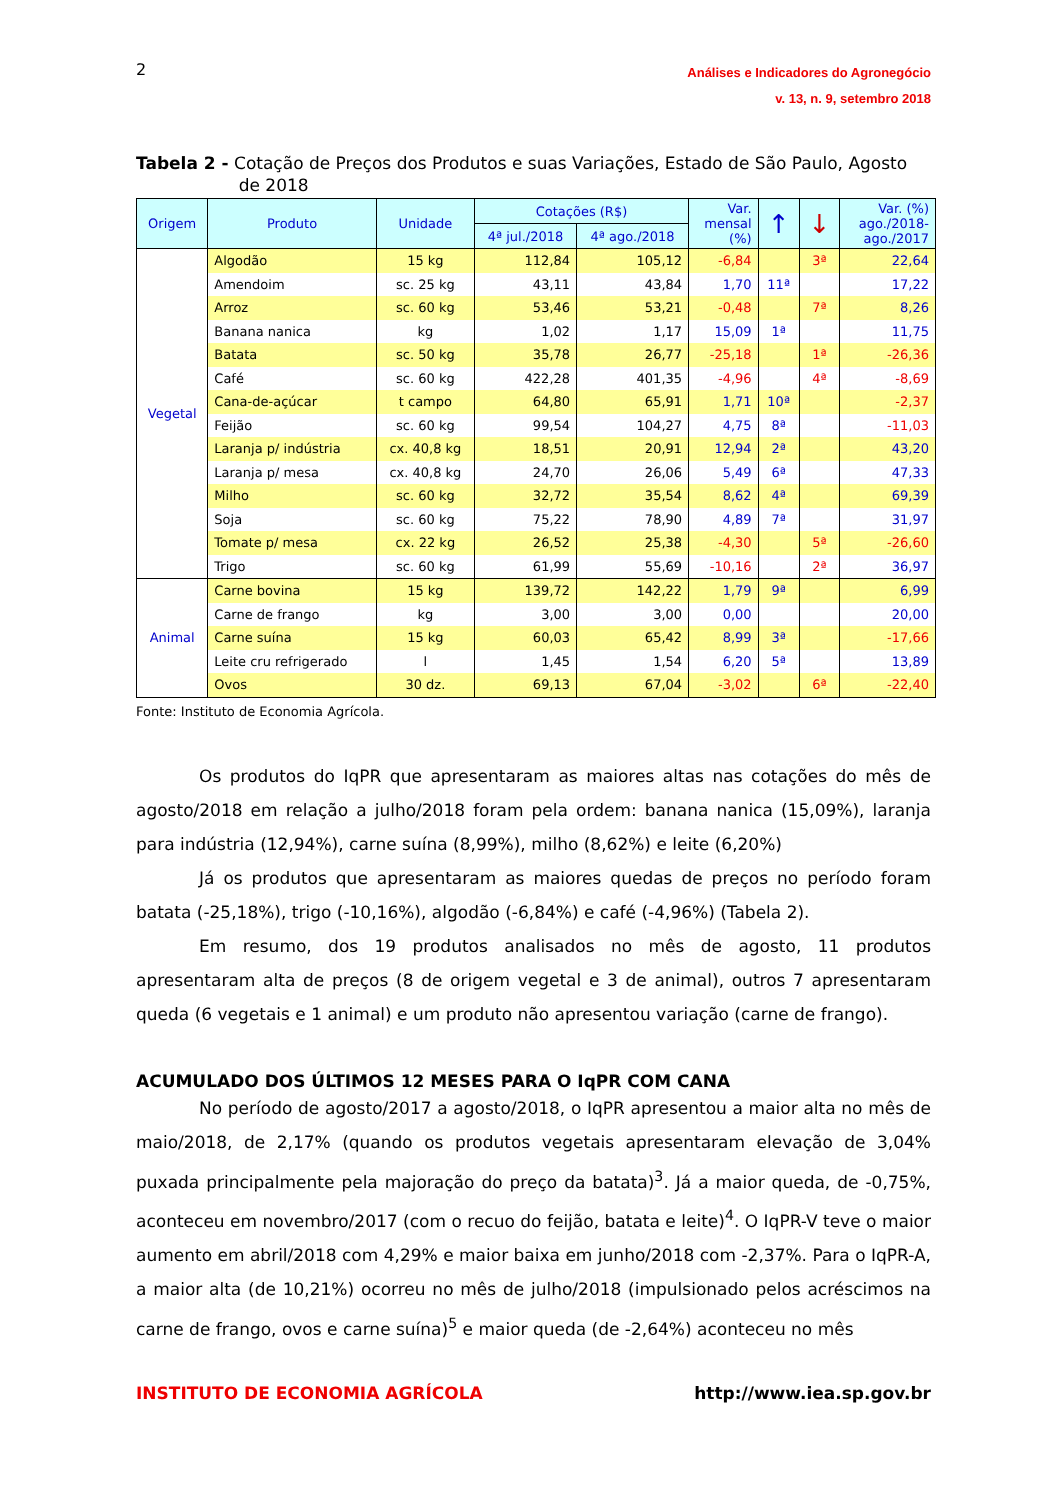2
Análises e Indicadores do Agronegócio
v. 13, n. 9, setembro 2018
Tabela 2 - Cotação de Preços dos Produtos e suas Variações, Estado de São Paulo, Agosto
de 2018
| Origem | Produto | Unidade | Cotações (R$) | | Var. mensal (%) | ↑ | ↓ | Var. (%) ago./2018- ago./2017 |
| --- | --- | --- | --- | --- | --- | --- | --- | --- |
| | | | 4ª jul./2018 | 4ª ago./2018 | | | | |
| Vegetal | Algodão | 15 kg | 112,84 | 105,12 | -6,84 | | 3ª | 22,64 |
| | Amendoim | sc. 25 kg | 43,11 | 43,84 | 1,70 | 11ª | | 17,22 |
| | Arroz | sc. 60 kg | 53,46 | 53,21 | -0,48 | | 7ª | 8,26 |
| | Banana nanica | kg | 1,02 | 1,17 | 15,09 | 1ª | | 11,75 |
| | Batata | sc. 50 kg | 35,78 | 26,77 | -25,18 | | 1ª | -26,36 |
| | Café | sc. 60 kg | 422,28 | 401,35 | -4,96 | | 4ª | -8,69 |
| | Cana-de-açúcar | t campo | 64,80 | 65,91 | 1,71 | 10ª | | -2,37 |
| | Feijão | sc. 60 kg | 99,54 | 104,27 | 4,75 | 8ª | | -11,03 |
| | Laranja p/ indústria | cx. 40,8 kg | 18,51 | 20,91 | 12,94 | 2ª | | 43,20 |
| | Laranja p/ mesa | cx. 40,8 kg | 24,70 | 26,06 | 5,49 | 6ª | | 47,33 |
| | Milho | sc. 60 kg | 32,72 | 35,54 | 8,62 | 4ª | | 69,39 |
| | Soja | sc. 60 kg | 75,22 | 78,90 | 4,89 | 7ª | | 31,97 |
| | Tomate p/ mesa | cx. 22 kg | 26,52 | 25,38 | -4,30 | | 5ª | -26,60 |
| | Trigo | sc. 60 kg | 61,99 | 55,69 | -10,16 | | 2ª | 36,97 |
| Animal | Carne bovina | 15 kg | 139,72 | 142,22 | 1,79 | 9ª | | 6,99 |
| | Carne de frango | kg | 3,00 | 3,00 | 0,00 | | | 20,00 |
| | Carne suína | 15 kg | 60,03 | 65,42 | 8,99 | 3ª | | -17,66 |
| | Leite cru refrigerado | l | 1,45 | 1,54 | 6,20 | 5ª | | 13,89 |
| | Ovos | 30 dz. | 69,13 | 67,04 | -3,02 | | 6ª | -22,40 |
Fonte: Instituto de Economia Agrícola.
Os produtos do IqPR que apresentaram as maiores altas nas cotações do mês de agosto/2018 em relação a julho/2018 foram pela ordem: banana nanica (15,09%), laranja para indústria (12,94%), carne suína (8,99%), milho (8,62%) e leite (6,20%)
Já os produtos que apresentaram as maiores quedas de preços no período foram batata (-25,18%), trigo (-10,16%), algodão (-6,84%) e café (-4,96%) (Tabela 2).
Em resumo, dos 19 produtos analisados no mês de agosto, 11 produtos apresentaram alta de preços (8 de origem vegetal e 3 de animal), outros 7 apresentaram queda (6 vegetais e 1 animal) e um produto não apresentou variação (carne de frango).
ACUMULADO DOS ÚLTIMOS 12 MESES PARA O IqPR COM CANA
No período de agosto/2017 a agosto/2018, o IqPR apresentou a maior alta no mês de maio/2018, de 2,17% (quando os produtos vegetais apresentaram elevação de 3,04% puxada principalmente pela majoração do preço da batata)<sup>3</sup>. Já a maior queda, de -0,75%, aconteceu em novembro/2017 (com o recuo do feijão, batata e leite)<sup>4</sup>. O IqPR-V teve o maior aumento em abril/2018 com 4,29% e maior baixa em junho/2018 com -2,37%. Para o IqPR-A, a maior alta (de 10,21%) ocorreu no mês de julho/2018 (impulsionado pelos acréscimos na carne de frango, ovos e carne suína)<sup>5</sup> e maior queda (de -2,64%) aconteceu no mês
INSTITUTO DE ECONOMIA AGRÍCOLA http://www.iea.sp.gov.br